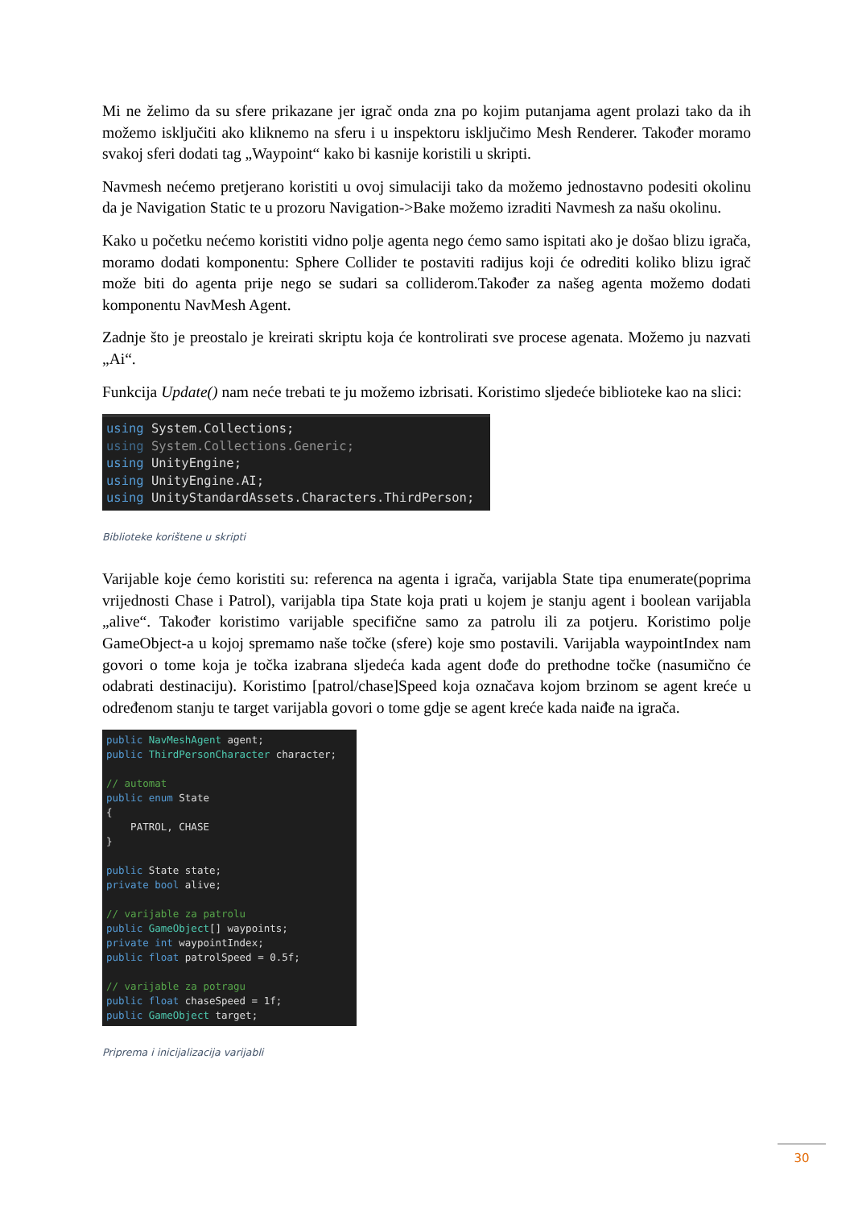Mi ne želimo da su sfere prikazane jer igrač onda zna po kojim putanjama agent prolazi tako da ih možemo isključiti ako kliknemo na sferu i u inspektoru isključimo Mesh Renderer. Također moramo svakoj sferi dodati tag „Waypoint“ kako bi kasnije koristili u skripti.
Navmesh nećemo pretjerano koristiti u ovoj simulaciji tako da možemo jednostavno podesiti okolinu da je Navigation Static te u prozoru Navigation->Bake možemo izraditi Navmesh za našu okolinu.
Kako u početku nećemo koristiti vidno polje agenta nego ćemo samo ispitati ako je došao blizu igrača, moramo dodati komponentu: Sphere Collider te postaviti radijus koji će odrediti koliko blizu igrač može biti do agenta prije nego se sudari sa colliderom.Također za našeg agenta možemo dodati komponentu NavMesh Agent.
Zadnje što je preostalo je kreirati skriptu koja će kontrolirati sve procese agenata. Možemo ju nazvati „Ai“.
Funkcija Update() nam neće trebati te ju možemo izbrisati. Koristimo sljedeće biblioteke kao na slici:
using System.Collections; using System.Collections.Generic; using UnityEngine; using UnityEngine.AI; using UnityStandardAssets.Characters.ThirdPerson;
Biblioteke korištene u skripti
Varijable koje ćemo koristiti su: referenca na agenta i igrača, varijabla State tipa enumerate(poprima vrijednosti Chase i Patrol), varijabla tipa State koja prati u kojem je stanju agent i boolean varijabla „alive“. Također koristimo varijable specifične samo za patrolu ili za potjeru. Koristimo polje GameObject-a u kojoj spremamo naše točke (sfere) koje smo postavili. Varijabla waypointIndex nam govori o tome koja je točka izabrana sljedeća kada agent dođe do prethodne točke (nasumično će odabrati destinaciju). Koristimo [patrol/chase]Speed koja označava kojom brzinom se agent kreće u određenom stanju te target varijabla govori o tome gdje se agent kreće kada naiđe na igrača.
public NavMeshAgent agent; public ThirdPersonCharacter character; // automat public enum State { PATROL, CHASE } public State state; private bool alive; // varijable za patrolu public GameObject[] waypoints; private int waypointIndex; public float patrolSpeed = 0.5f; // varijable za potragu public float chaseSpeed = 1f; public GameObject target;
Priprema i inicijalizacija varijabli
30